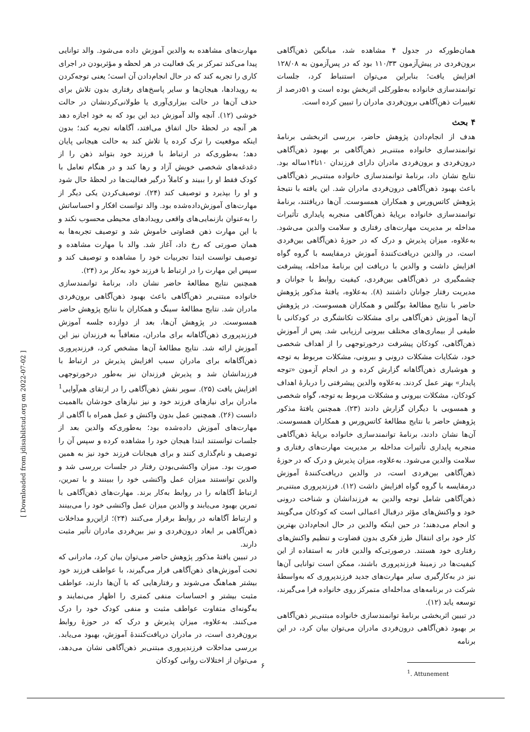همان‌طورکه در جدول ۴ مشاهده شد، میانگین ذهن‌آگاهی برون‌فردی در پیش‌آزمون ۱۱۰/۳۳ بود که در پس‌آزمون به ۱۲۸/۰۸ افزایش یافت؛ بنابراین می‌توان استنباط کرد، جلسات توانمندسازی خانواده به‌طورکلی اثربخش بوده است و ۵۱درصد از تغییرات ذهن‌آگاهی برون‌فردی مادران را تبیین کرده است.
۴ بحث
هدف از انجام‌دادن پژوهش حاضر، بررسی اثربخشی برنامهٔ توانمندسازی خانواده مبتنی‌بر ذهن‌آگاهی بر بهبود ذهن‌آگاهی درون‌فردی و برون‌فردی مادران دارای فرزندان ۱۰تا۱۴ساله بود. نتایج نشان داد، برنامهٔ توانمندسازی خانواده مبتنی‌بر ذهن‌آگاهی باعث بهبود ذهن‌آگاهی درون‌فردی مادران شد. این یافته با نتیجهٔ پژوهش کاتس‌ورس و همکاران همسوست. آن‌ها دریافتند، برنامهٔ توانمندسازی خانواده برپایهٔ ذهن‌آگاهی منجربه پایداری تأثیرات مداخله بر مدیریت مهارت‌های رفتاری و سلامت والدین می‌شود. به‌علاوه، میزان پذیرش و درک که در حوزهٔ ذهن‌آگاهی بین‌فردی است، در والدین دریافت‌کنندهٔ آموزش درمقایسه با گروه گواه افزایش داشت و والدین با دریافت این برنامهٔ مداخله، پیشرفت چشمگیری در ذهن‌آگاهی بین‌فردی، کیفیت روابط با جوانان و مدیریت رفتار جوانان داشتند (۸). به‌علاوه، یافتهٔ مذکور پژوهش حاضر با نتایج مطالعهٔ بوگلس و همکاران همسوست. در پژوهش آن‌ها آموزش ذهن‌آگاهی برای مشکلات تکانشگری در کودکانی با طیفی از بیماری‌های مختلف بیرونی ارزیابی شد. پس از آموزش ذهن‌آگاهی، کودکان پیشرفت درخورتوجهی را از اهداف شخصی خود، شکایات مشکلات درونی و بیرونی، مشکلات مربوط به توجه و هوشیاری ذهن‌آگاهانه گزارش کرده و در انجام آزمون «توجه پایدار» بهتر عمل کردند. به‌علاوه والدین پیشرفتی را دربارهٔ اهداف کودکان، مشکلات بیرونی و مشکلات مربوط به توجه، گواه شخصی و همسویی با دیگران گزارش دادند (۲۳). همچنین یافتهٔ مذکور پژوهش حاضر با نتایج مطالعهٔ کاتس‌ورس و همکاران همسوست. آن‌ها نشان دادند، برنامهٔ توانمندسازی خانواده برپایهٔ ذهن‌آگاهی منجربه پایداری تأثیرات مداخله بر مدیریت مهارت‌های رفتاری و سلامت والدین می‌شود. به‌علاوه، میزان پذیرش و درک که در حوزهٔ ذهن‌آگاهی بین‌فردی است، در والدین دریافت‌کنندهٔ آموزش درمقایسه با گروه گواه افزایش داشت (۱۲). فرزندپروری مبتنی‌بر ذهن‌آگاهی شامل توجه والدین به فرزندانشان و شناخت درونی خود و واکنش‌های مؤثر درقبال اعمالی است که کودکان می‌گویند و انجام می‌دهند؛ در حین اینکه والدین در حال انجام‌دادن بهترین کار خود برای انتقال طرز فکری بدون قضاوت و تنظیم واکنش‌های رفتاری خود هستند. درصورتی‌که والدین قادر به استفاده از این کیفیت‌ها در زمینهٔ فرزندپروری باشند، ممکن است توانایی آن‌ها نیز در به‌کارگیری سایر مهارت‌های جدید فرزندپروری که به‌واسطهٔ شرکت در برنامه‌های مداخله‌ای متمرکز روی خانواده فرا می‌گیرند، توسعه یابد (۱۲).
در تبیین اثربخشی برنامهٔ توانمندسازی خانواده مبتنی‌بر ذهن‌آگاهی بر بهبود ذهن‌آگاهی درون‌فردی مادران می‌توان بیان کرد، در این برنامه
<sup>1</sup>. Attunement
مهارت‌های مشاهده به والدین آموزش داده می‌شود. والد توانایی پیدا می‌کند تمرکز بر یک فعالیت در هر لحظه و مؤثربودن در اجرای کاری را تجربه کند که در حال انجام‌دادن آن است؛ یعنی توجه‌کردن به رویدادها، هیجان‌ها و سایر پاسخ‌های رفتاری بدون تلاش برای حذف آن‌ها در حالت بیزاری‌آوری یا طولانی‌کردنشان در حالت خوشی (۱۲). آنچه والد آموزش دید این بود که به خود اجازه دهد هر آنچه در لحظهٔ حال اتفاق می‌افتد، آگاهانه تجربه کند؛ بدون اینکه موقعیت را ترک کرده یا تلاش کند به حالت هیجانی پایان دهد؛ به‌طوری‌که در ارتباط با فرزند خود بتواند ذهن را از دغدغه‌های شخصی خویش آزاد و رها کند و در هنگام تعامل با کودک فقط او را ببیند و کاملاً درگیر فعالیت‌ها در لحظهٔ حال شود و او را بپذیرد و توصیف کند (۲۴). توصیف‌کردن یکی دیگر از مهارت‌های آموزش‌داده‌شده بود. والد توانست افکار و احساساتش را به‌عنوان بازنمایی‌های واقعی رویدادهای محیطی محسوب نکند و با این مهارت ذهن قضاوتی خاموش شد و توصیف تجربه‌ها به همان صورتی که رخ داد، آغاز شد. والد با مهارت مشاهده و توصیف توانست ابتدا تجربیات خود را مشاهده و توصیف کند و سپس این مهارت را در ارتباط با فرزند خود به‌کار برد (۲۴).
همچنین نتایج مطالعهٔ حاضر نشان داد، برنامهٔ توانمندسازی خانواده مبتنی‌بر ذهن‌آگاهی باعث بهبود ذهن‌آگاهی برون‌فردی مادران شد. نتایج مطالعهٔ سینگ و همکاران با نتایج پژوهش حاضر همسوست. در پژوهش آن‌ها، بعد از دوازده جلسه آموزش فرزندپروری ذهن‌آگاهانه برای مادران، متعاقباً به فرزندان نیز این آموزش ارائه شد. نتایج مطالعهٔ آن‌ها مشخص کرد، فرزندپروری ذهن‌آگاهانه برای مادران سبب افزایش پذیرش در ارتباط با فرزندانشان شد و پذیرش فرزندان نیز به‌طور درخورتوجهی افزایش یافت (۲۵). سویر نقش ذهن‌آگاهی را در ارتقای هم‌آوایی<sup>1</sup> مادران برای نیازهای فرزند خود و نیز نیازهای خودشان بااهمیت دانست (۲۶). همچنین عمل بدون واکنش و عمل همراه با آگاهی از مهارت‌های آموزش داده‌شده بود؛ به‌طوری‌که والدین بعد از جلسات توانستند ابتدا هیجان خود را مشاهده کرده و سپس آن را توصیف و نام‌گذاری کنند و برای هیجانات فرزند خود نیز به همین صورت بود. میزان واکنشی‌بودن رفتار در جلسات بررسی شد و والدین توانستند میزان عمل واکنشی خود را ببینند و با تمرین، ارتباط آگاهانه را در روابط به‌کار برند. مهارت‌های ذهن‌آگاهی با تمرین بهبود می‌یابند و والدین میزان عمل واکنشی خود را می‌بینند و ارتباط آگاهانه در روابط برقرار می‌کنند (۲۴)؛ ازاین‌رو مداخلات ذهن‌آگاهی بر ابعاد درون‌فردی و نیز بین‌فردی مادران تأثیر مثبت دارند.
در تبیین یافتهٔ مذکور پژوهش حاضر می‌توان بیان کرد، مادرانی که تحت آموزش‌های ذهن‌آگاهی قرار می‌گیرند، با عواطف فرزند خود بیشتر هماهنگ می‌شوند و رفتارهایی که با آن‌ها دارند، عواطف مثبت بیشتر و احساسات منفی کمتری را اظهار می‌نمایند و به‌گونه‌ای متفاوت عواطف مثبت و منفی کودک خود را درک می‌کنند. به‌علاوه، میزان پذیرش و درک که در حوزهٔ روابط برون‌فردی است، در مادران دریافت‌کنندهٔ آموزش، بهبود می‌یابد. بررسی مداخلات فرزندپروری مبتنی‌بر ذهن‌آگاهی نشان می‌دهد، می‌توان از اختلالات روانی کودکان
۶
[ Downloaded from jdisabilstud.org on 2022-07-02 ]